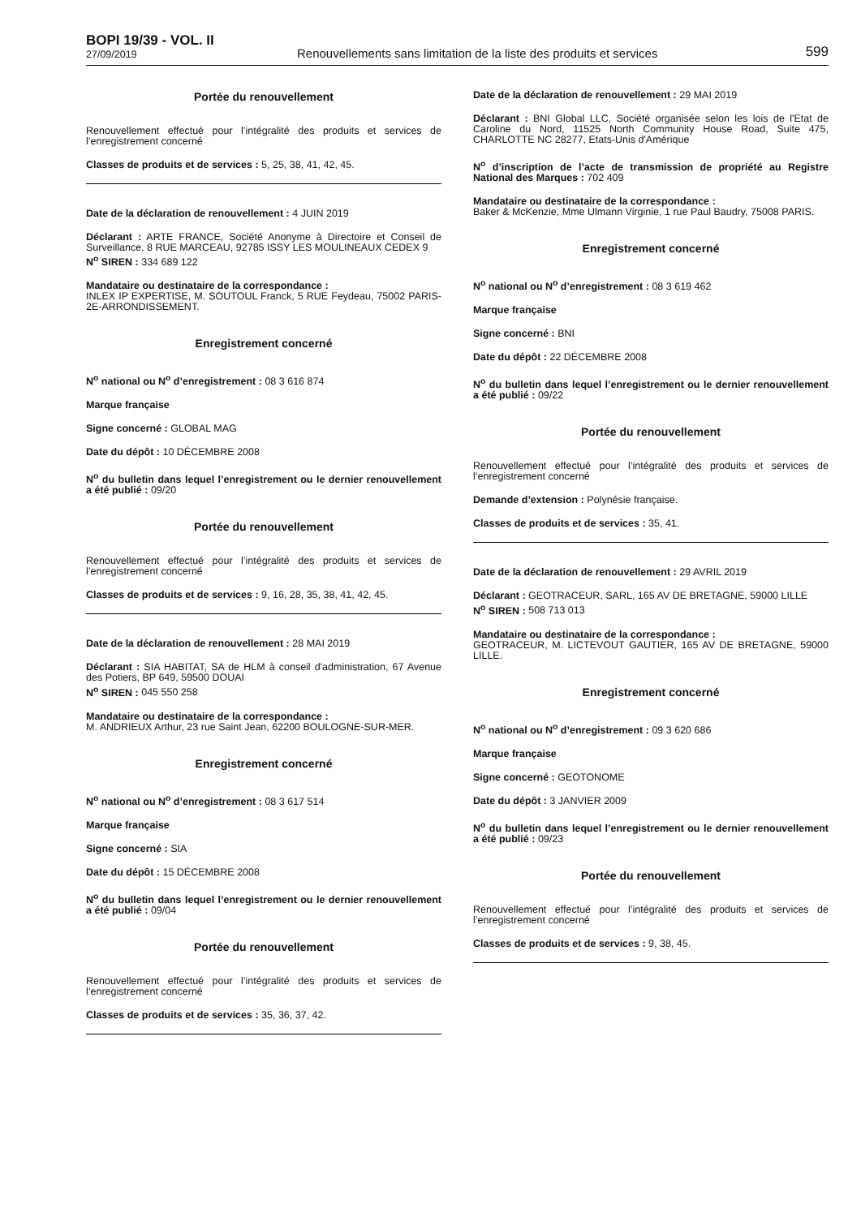BOPI 19/39 - VOL. II
27/09/2019
Renouvellements sans limitation de la liste des produits et services
599
Portée du renouvellement
Renouvellement effectué pour l’intégralité des produits et services de l’enregistrement concerné
Classes de produits et de services : 5, 25, 38, 41, 42, 45.
Date de la déclaration de renouvellement : 4 JUIN 2019
Déclarant : ARTE FRANCE, Société Anonyme à Directoire et Conseil de Surveillance, 8 RUE MARCEAU, 92785 ISSY LES MOULINEAUX CEDEX 9
N<sup>o</sup> SIREN : 334 689 122
Mandataire ou destinataire de la correspondance :
INLEX IP EXPERTISE, M. SOUTOUL Franck, 5 RUE Feydeau, 75002 PARIS-2E-ARRONDISSEMENT.
Enregistrement concerné
N<sup>o</sup> national ou N<sup>o</sup> d’enregistrement : 08 3 616 874
Marque française
Signe concerné : GLOBAL MAG
Date du dépôt : 10 DÉCEMBRE 2008
N<sup>o</sup> du bulletin dans lequel l’enregistrement ou le dernier renouvellement a été publié : 09/20
Portée du renouvellement
Renouvellement effectué pour l’intégralité des produits et services de l’enregistrement concerné
Classes de produits et de services : 9, 16, 28, 35, 38, 41, 42, 45.
Date de la déclaration de renouvellement : 28 MAI 2019
Déclarant : SIA HABITAT, SA de HLM à conseil d'administration, 67 Avenue des Potiers, BP 649, 59500 DOUAI
N<sup>o</sup> SIREN : 045 550 258
Mandataire ou destinataire de la correspondance :
M. ANDRIEUX Arthur, 23 rue Saint Jean, 62200 BOULOGNE-SUR-MER.
Enregistrement concerné
N<sup>o</sup> national ou N<sup>o</sup> d’enregistrement : 08 3 617 514
Marque française
Signe concerné : SIA
Date du dépôt : 15 DÉCEMBRE 2008
N<sup>o</sup> du bulletin dans lequel l’enregistrement ou le dernier renouvellement a été publié : 09/04
Portée du renouvellement
Renouvellement effectué pour l’intégralité des produits et services de l’enregistrement concerné
Classes de produits et de services : 35, 36, 37, 42.
Date de la déclaration de renouvellement : 29 MAI 2019
Déclarant : BNI Global LLC, Société organisée selon les lois de l'Etat de Caroline du Nord, 11525 North Community House Road, Suite 475, CHARLOTTE NC 28277, Etats-Unis d'Amérique
N<sup>o</sup> d’inscription de l’acte de transmission de propriété au Registre National des Marques : 702 409
Mandataire ou destinataire de la correspondance :
Baker & McKenzie, Mme Ulmann Virginie, 1 rue Paul Baudry, 75008 PARIS.
Enregistrement concerné
N<sup>o</sup> national ou N<sup>o</sup> d’enregistrement : 08 3 619 462
Marque française
Signe concerné : BNI
Date du dépôt : 22 DÉCEMBRE 2008
N<sup>o</sup> du bulletin dans lequel l’enregistrement ou le dernier renouvellement a été publié : 09/22
Portée du renouvellement
Renouvellement effectué pour l’intégralité des produits et services de l’enregistrement concerné
Demande d’extension : Polynésie française.
Classes de produits et de services : 35, 41.
Date de la déclaration de renouvellement : 29 AVRIL 2019
Déclarant : GEOTRACEUR, SARL, 165 AV DE BRETAGNE, 59000 LILLE
N<sup>o</sup> SIREN : 508 713 013
Mandataire ou destinataire de la correspondance :
GEOTRACEUR, M. LICTEVOUT GAUTIER, 165 AV DE BRETAGNE, 59000 LILLE.
Enregistrement concerné
N<sup>o</sup> national ou N<sup>o</sup> d’enregistrement : 09 3 620 686
Marque française
Signe concerné : GEOTONOME
Date du dépôt : 3 JANVIER 2009
N<sup>o</sup> du bulletin dans lequel l’enregistrement ou le dernier renouvellement a été publié : 09/23
Portée du renouvellement
Renouvellement effectué pour l’intégralité des produits et services de l’enregistrement concerné
Classes de produits et de services : 9, 38, 45.